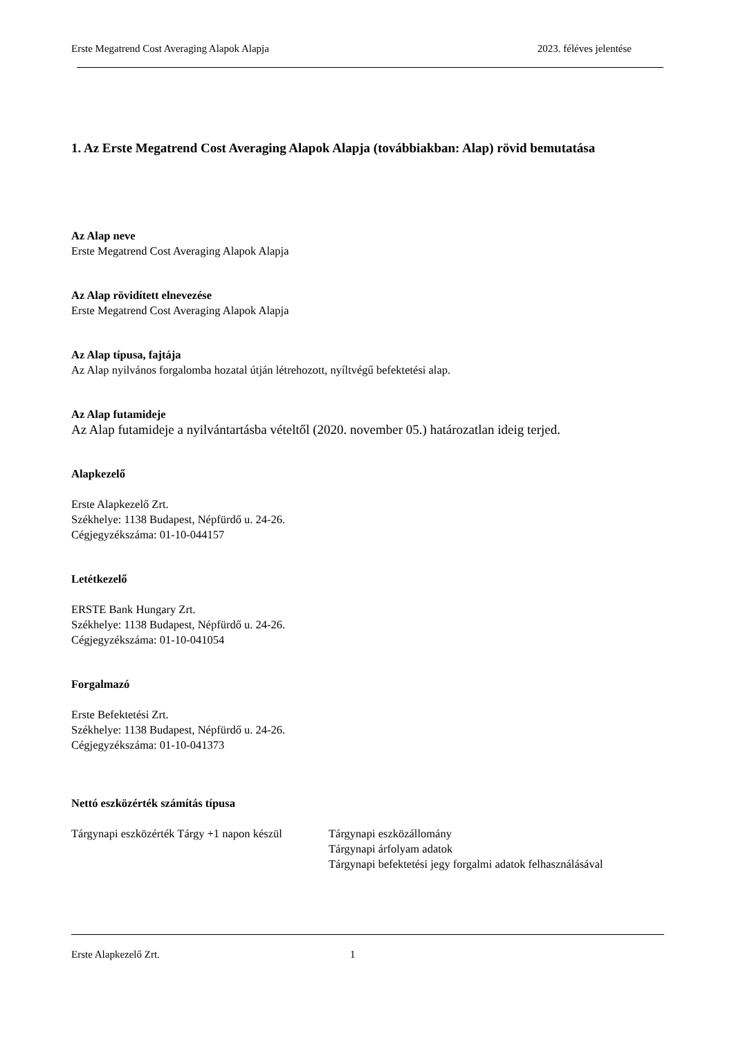Erste Megatrend Cost Averaging Alapok Alapja 2023. féléves jelentése
1. Az Erste Megatrend Cost Averaging Alapok Alapja (továbbiakban: Alap) rövid bemutatása
Az Alap neve
Erste Megatrend Cost Averaging Alapok Alapja
Az Alap rövidített elnevezése
Erste Megatrend Cost Averaging Alapok Alapja
Az Alap típusa, fajtája
Az Alap nyilvános forgalomba hozatal útján létrehozott, nyíltvégű befektetési alap.
Az Alap futamideje
Az Alap futamideje a nyilvántartásba vételtől (2020. november 05.) határozatlan ideig terjed.
Alapkezelő
Erste Alapkezelő Zrt.
Székhelye: 1138 Budapest, Népfürdő u. 24-26.
Cégjegyzékszáma: 01-10-044157
Letétkezelő
ERSTE Bank Hungary Zrt.
Székhelye: 1138 Budapest, Népfürdő u. 24-26.
Cégjegyzékszáma: 01-10-041054
Forgalmazó
Erste Befektetési Zrt.
Székhelye: 1138 Budapest, Népfürdő u. 24-26.
Cégjegyzékszáma: 01-10-041373
Nettó eszközérték számítás típusa
Tárgynapi eszközérték Tárgy +1 napon készül Tárgynapi eszközállomány
Tárgynapi árfolyam adatok
Tárgynapi befektetési jegy forgalmi adatok felhasználásával
Erste Alapkezelő Zrt. 1